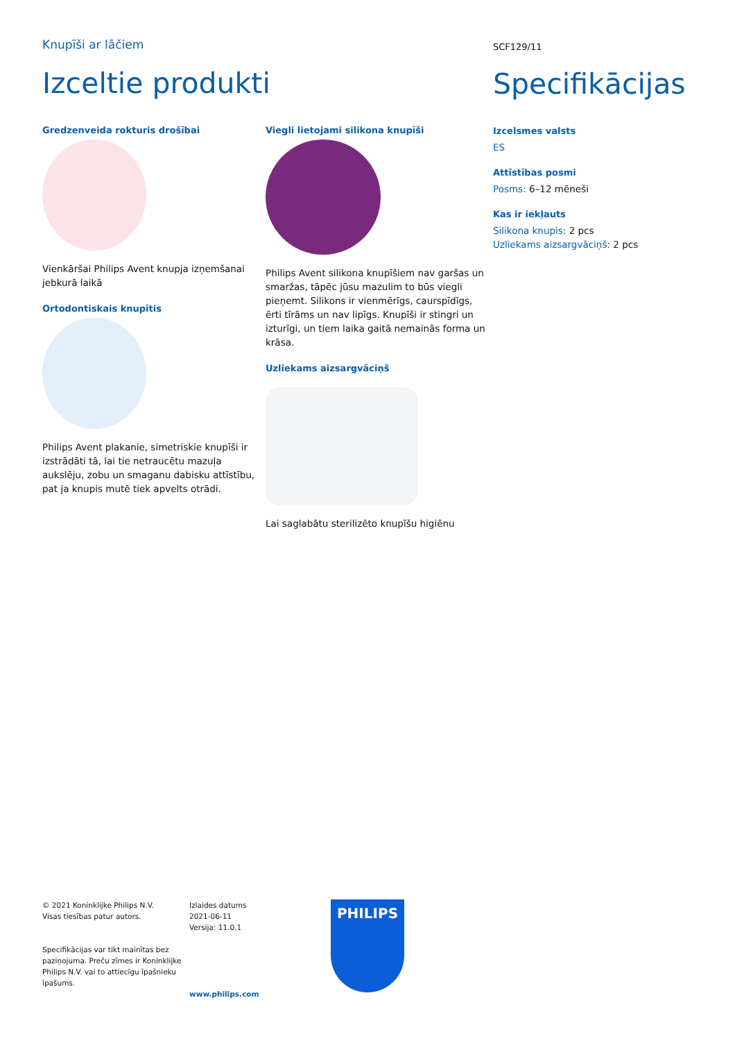Knupīši ar lāčiem
Izceltie produkti
Gredzenveida rokturis drošībai
Vienkāršai Philips Avent knupja izņemšanai jebkurā laikā
Ortodontiskais knupītis
Philips Avent plakanie, simetriskie knupīši ir izstrādāti tā, lai tie netraucētu mazuļa aukslēju, zobu un smaganu dabisku attīstību, pat ja knupis mutē tiek apvelts otrādi.
Viegli lietojami silikona knupīši
Philips Avent silikona knupīšiem nav garšas un smaržas, tāpēc jūsu mazulim to būs viegli pieņemt. Silikons ir vienmērīgs, caurspīdīgs, ērti tīrāms un nav lipīgs. Knupīši ir stingri un izturīgi, un tiem laika gaitā nemainās forma un krāsa.
Uzliekams aizsargvāciņš
Lai saglabātu sterilizēto knupīšu higiēnu
SCF129/11
Specifikācijas
Izcelsmes valsts
ES
Attīstības posmi
Posms: 6–12 mēneši
Kas ir iekļauts
Silikona knupis: 2 pcs
Uzliekams aizsargvāciņš: 2 pcs
© 2021 Koninklijke Philips N.V.
Visas tiesības patur autors.
Specifikācijas var tikt mainītas bez paziņojuma. Preču zīmes ir Koninklijke Philips N.V. vai to attiecīgu īpašnieku īpašums.
Izlaides datums
2021-06-11
Versija: 11.0.1
www.philips.com
PHILIPS